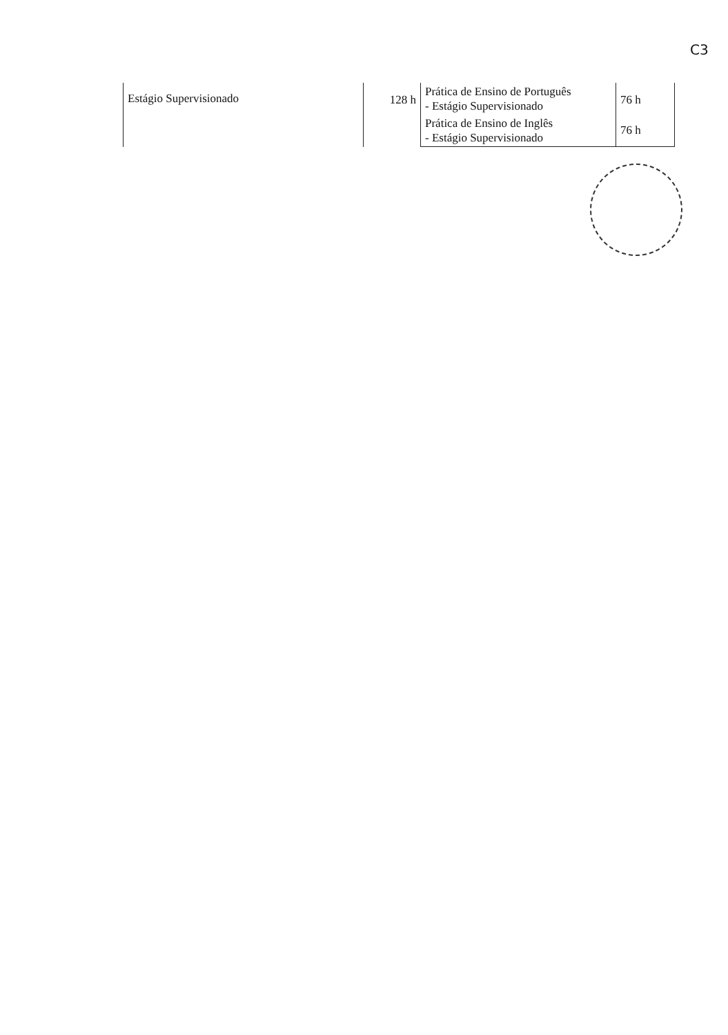C3
| Estágio Supervisionado | 128 h | Prática de Ensino de Português - Estágio Supervisionado | 76 h |
| | | Prática de Ensino de Inglês - Estágio Supervisionado | 76 h |